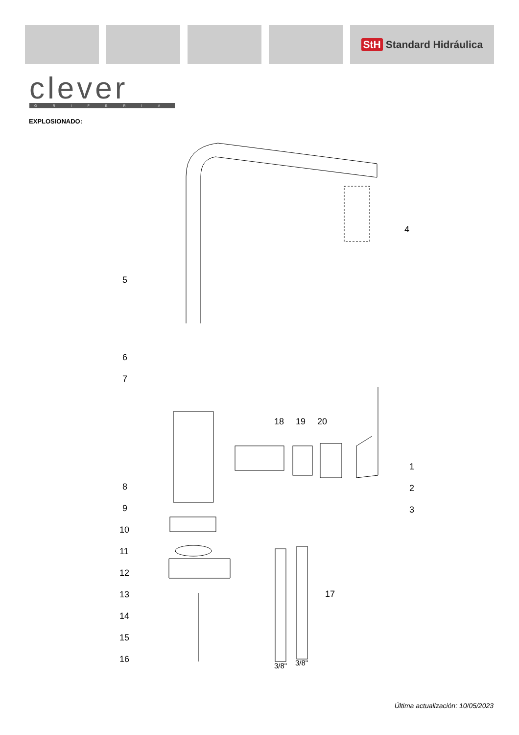StH Standard Hidráulica
clever
GRIFERÍA
EXPLOSIONADO:
4
5
6
7
18
19
20
1
2
3
8
9
10
11
12
13
14
15
16
17
3/8"
3/8"
Última actualización: 10/05/2023